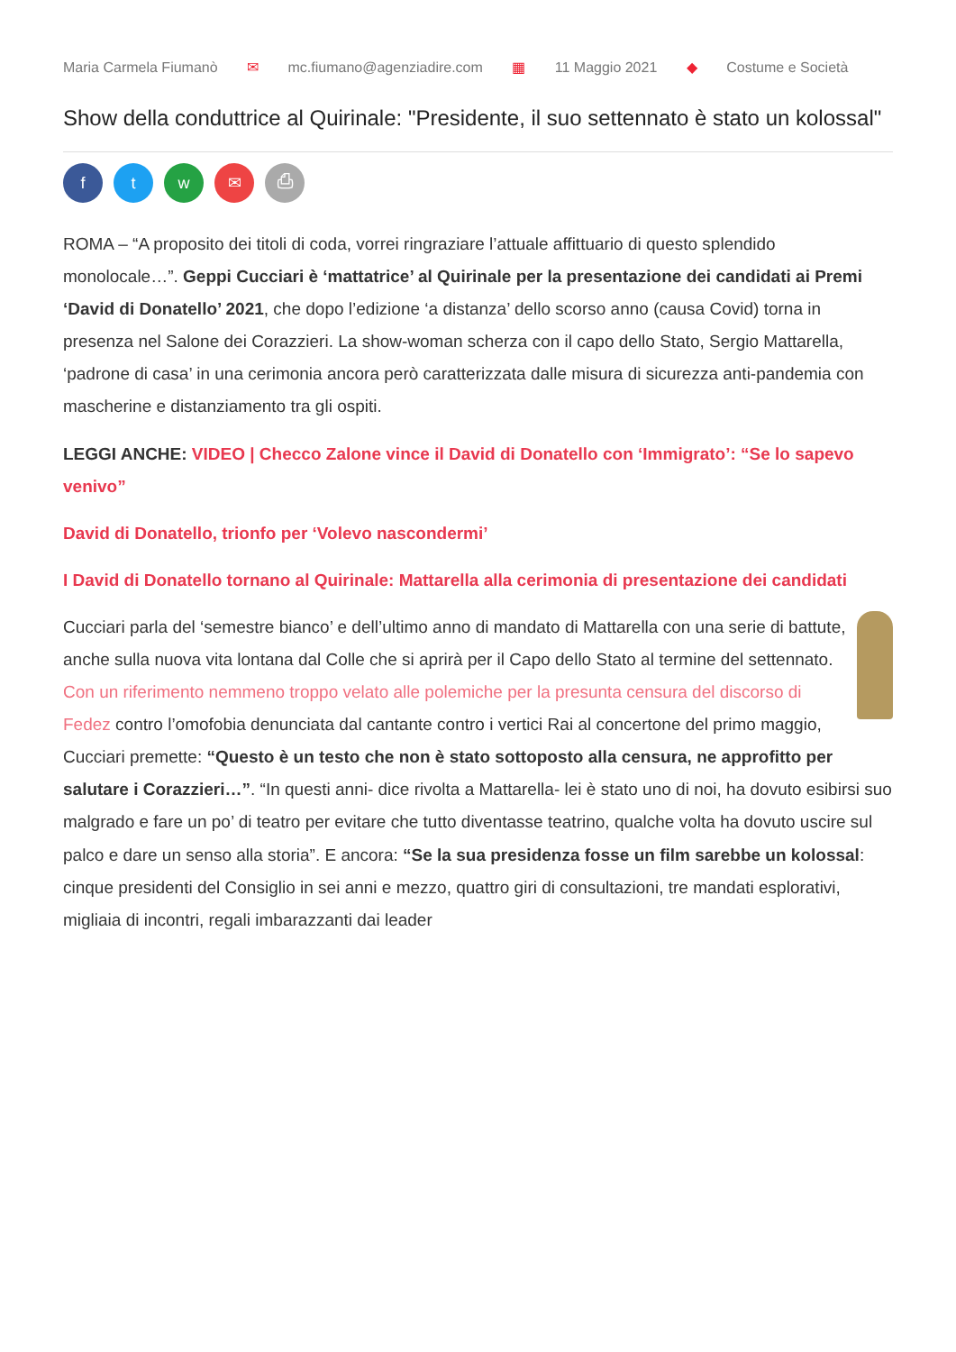Maria Carmela Fiumanò ✉ mc.fiumano@agenziadire.com ▦ 11 Maggio 2021 ◆ Costume e Società
Show della conduttrice al Quirinale: "Presidente, il suo settennato è stato un kolossal"
f t w ✉ ⎙
ROMA – “A proposito dei titoli di coda, vorrei ringraziare l’attuale affittuario di questo splendido monolocale…”. Geppi Cucciari è ‘mattatrice’ al Quirinale per la presentazione dei candidati ai Premi ‘David di Donatello’ 2021, che dopo l’edizione ‘a distanza’ dello scorso anno (causa Covid) torna in presenza nel Salone dei Corazzieri. La show-woman scherza con il capo dello Stato, Sergio Mattarella, ‘padrone di casa’ in una cerimonia ancora però caratterizzata dalle misura di sicurezza anti-pandemia con mascherine e distanziamento tra gli ospiti.
LEGGI ANCHE: VIDEO | Checco Zalone vince il David di Donatello con ‘Immigrato’: “Se lo sapevo venivo”
David di Donatello, trionfo per ‘Volevo nascondermi’
I David di Donatello tornano al Quirinale: Mattarella alla cerimonia di presentazione dei candidati
Cucciari parla del ‘semestre bianco’ e dell’ultimo anno di mandato di Mattarella con una serie di battute, anche sulla nuova vita lontana dal Colle che si aprirà per il Capo dello Stato al termine del settennato. Con un riferimento nemmeno troppo velato alle polemiche per la presunta censura del discorso di Fedez contro l’omofobia denunciata dal cantante contro i vertici Rai al concertone del primo maggio, Cucciari premette: “Questo è un testo che non è stato sottoposto alla censura, ne approfitto per salutare i Corazzieri…”. “In questi anni- dice rivolta a Mattarella- lei è stato uno di noi, ha dovuto esibirsi suo malgrado e fare un po’ di teatro per evitare che tutto diventasse teatrino, qualche volta ha dovuto uscire sul palco e dare un senso alla storia”. E ancora: “Se la sua presidenza fosse un film sarebbe un kolossal: cinque presidenti del Consiglio in sei anni e mezzo, quattro giri di consultazioni, tre mandati esplorativi, migliaia di incontri, regali imbarazzanti dai leader